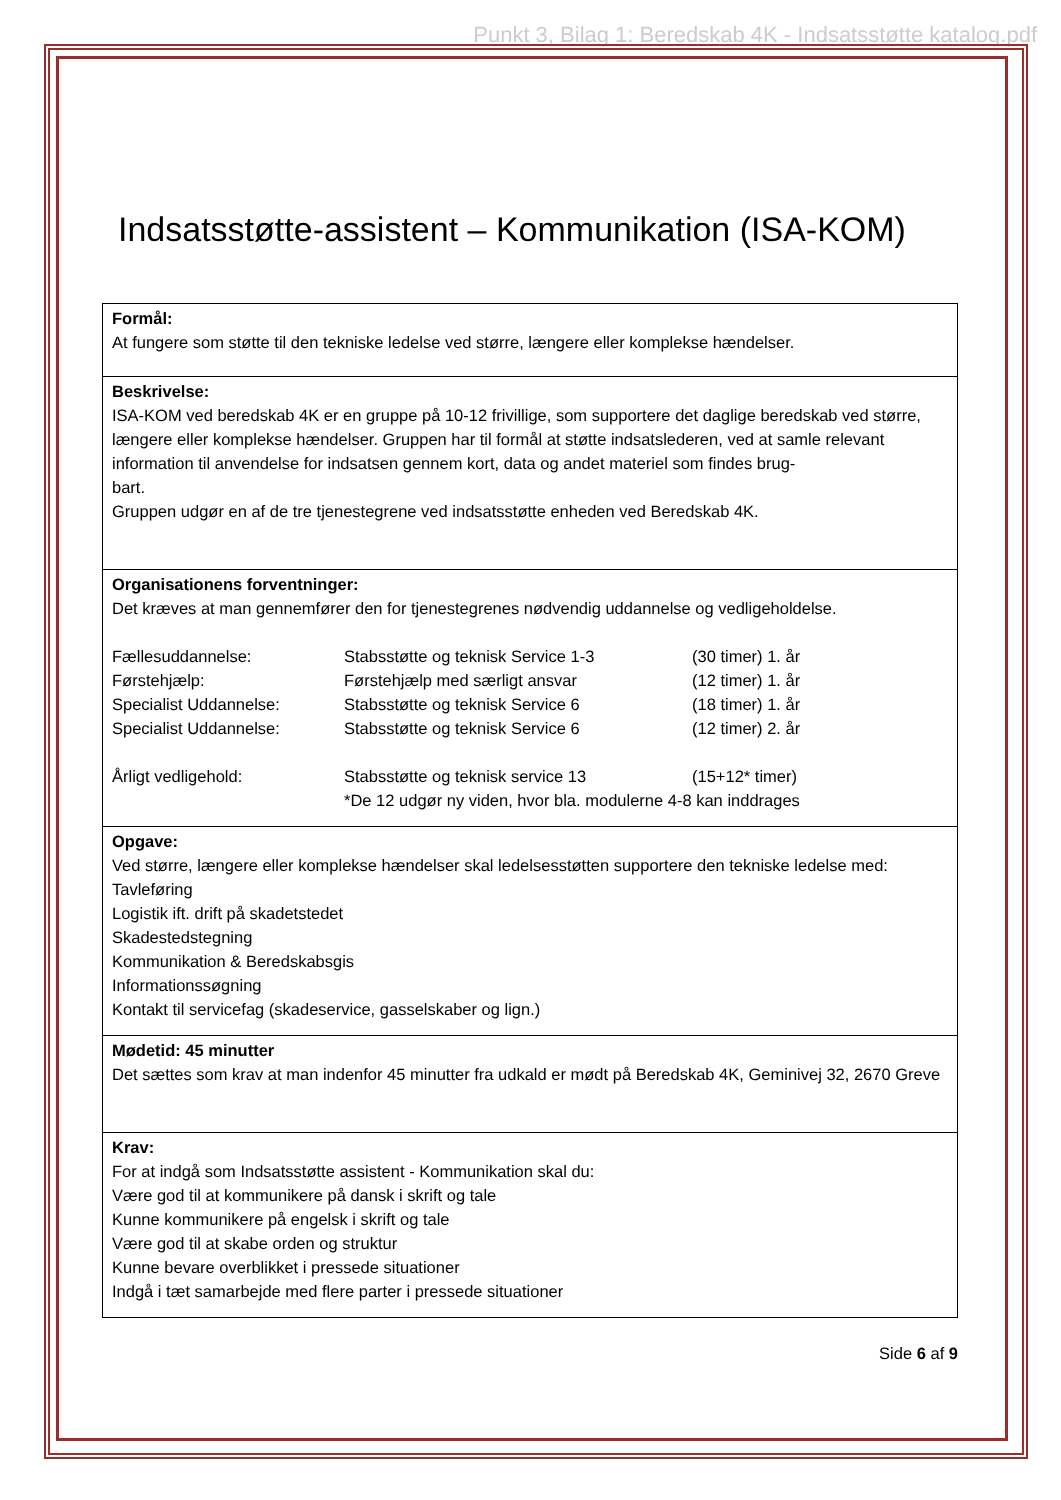Punkt 3, Bilag 1: Beredskab 4K - Indsatsstøtte katalog.pdf
Indsatsstøtte-assistent – Kommunikation (ISA-KOM)
| Formål: At fungere som støtte til den tekniske ledelse ved større, længere eller komplekse hændelser. |
| Beskrivelse: ISA-KOM ved beredskab 4K er en gruppe på 10-12 frivillige, som supportere det daglige beredskab ved større, længere eller komplekse hændelser. Gruppen har til formål at støtte indsatslederen, ved at samle relevant information til anvendelse for indsatsen gennem kort, data og andet materiel som findes brug- bart. Gruppen udgør en af de tre tjenestegrene ved indsatsstøtte enheden ved Beredskab 4K. |
| Organisationens forventninger: Det kræves at man gennemfører den for tjenestegrenes nødvendig uddannelse og vedligeholdelse. / Fællesuddannelse: / Stabsstøtte og teknisk Service 1-3 / (30 timer) 1. år / / Førstehjælp: / Førstehjælp med særligt ansvar / (12 timer) 1. år / / Specialist Uddannelse: / Stabsstøtte og teknisk Service 6 / (18 timer) 1. år / / Specialist Uddannelse: / Stabsstøtte og teknisk Service 6 / (12 timer) 2. år / / Årligt vedligehold: / Stabsstøtte og teknisk service 13 / (15+12* timer) / / / *De 12 udgør ny viden, hvor bla. modulerne 4-8 kan inddrages / / |
| Opgave: Ved større, længere eller komplekse hændelser skal ledelsesstøtten supportere den tekniske ledelse med: Tavleføring Logistik ift. drift på skadetstedet Skadestedstegning Kommunikation & Beredskabsgis Informationssøgning Kontakt til servicefag (skadeservice, gasselskaber og lign.) |
| Mødetid: 45 minutter Det sættes som krav at man indenfor 45 minutter fra udkald er mødt på Beredskab 4K, Geminivej 32, 2670 Greve |
| Krav: For at indgå som Indsatsstøtte assistent - Kommunikation skal du: Være god til at kommunikere på dansk i skrift og tale Kunne kommunikere på engelsk i skrift og tale Være god til at skabe orden og struktur Kunne bevare overblikket i pressede situationer Indgå i tæt samarbejde med flere parter i pressede situationer |
Side 6 af 9